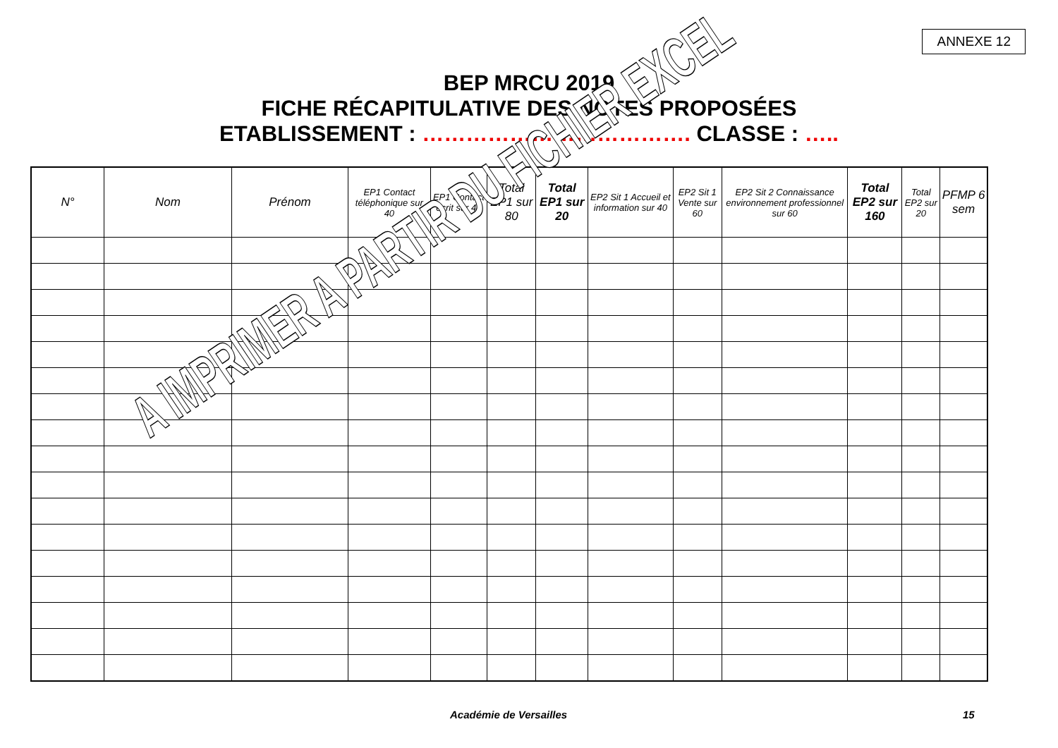ANNEXE 12
BEP MRCU 2019
FICHE RÉCAPITULATIVE DES NOTES PROPOSÉES
ETABLISSEMENT : ………………………………. CLASSE : …..
| N° | Nom | Prénom | EP1 Contact téléphonique sur 40 | EP1 Contact écrit sur 40 | Total EP1 sur 80 | Total EP1 sur 20 | EP2 Sit 1 Accueil et information sur 40 | EP2 Sit 1 Vente sur 60 | EP2 Sit 2 Connaissance environnement professionnel sur 60 | Total EP2 sur 160 | Total EP2 sur 20 | PFMP 6 sem |
| --- | --- | --- | --- | --- | --- | --- | --- | --- | --- | --- | --- | --- |
A IMPRIMER A PARTIR DU FICHIER EXCEL
Académie de Versailles 15